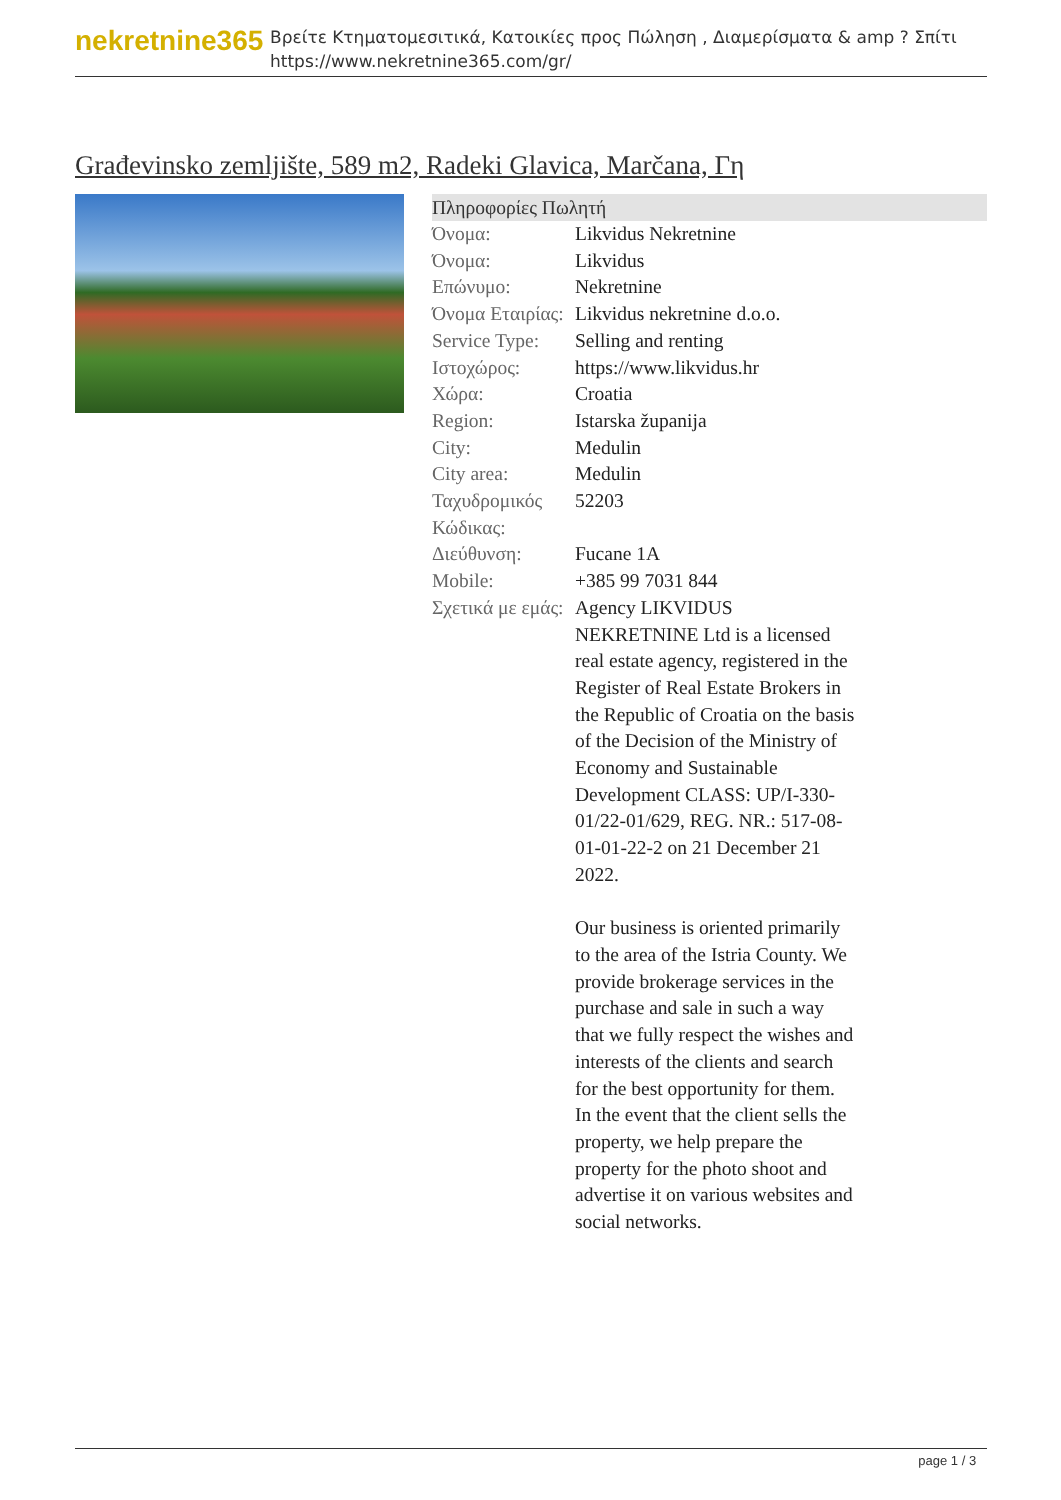nekretnine365
Βρείτε Κτηματομεσιτικά, Κατοικίες προς Πώληση , Διαμερίσματα & amp ? Σπίτι
https://www.nekretnine365.com/gr/
Građevinsko zemljište, 589 m2, Radeki Glavica, Marčana, Γη
Πληροφορίες Πωλητή
| Όνομα: | Likvidus Nekretnine |
| Όνομα: | Likvidus |
| Επώνυμο: | Nekretnine |
| Όνομα Εταιρίας: | Likvidus nekretnine d.o.o. |
| Service Type: | Selling and renting |
| Ιστοχώρος: | https://www.likvidus.hr |
| Χώρα: | Croatia |
| Region: | Istarska županija |
| City: | Medulin |
| City area: | Medulin |
| Ταχυδρομικός Κώδικας: | 52203 |
| Διεύθυνση: | Fucane 1A |
| Mobile: | +385 99 7031 844 |
| Σχετικά με εμάς: | Agency LIKVIDUS NEKRETNINE Ltd is a licensed real estate agency, registered in the Register of Real Estate Brokers in the Republic of Croatia on the basis of the Decision of the Ministry of Economy and Sustainable Development CLASS: UP/I-330-01/22-01/629, REG. NR.: 517-08-01-01-22-2 on 21 December 21 2022. Our business is oriented primarily to the area of the Istria County. We provide brokerage services in the purchase and sale in such a way that we fully respect the wishes and interests of the clients and search for the best opportunity for them. In the event that the client sells the property, we help prepare the property for the photo shoot and advertise it on various websites and social networks. |
page 1 / 3